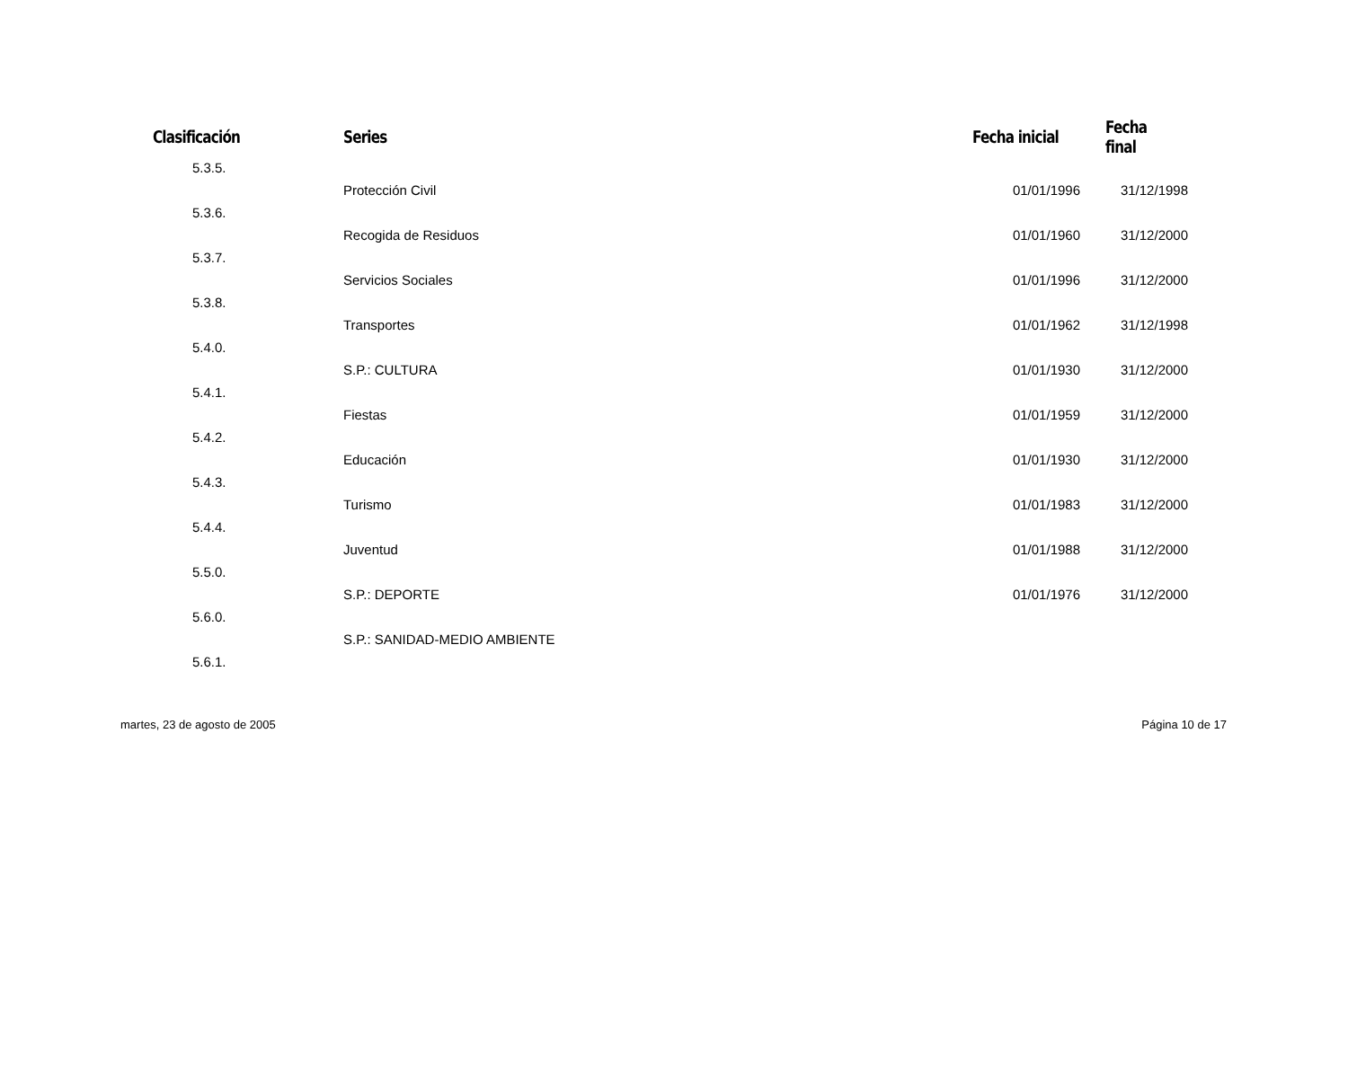| Clasificación | Series | Fecha inicial | Fecha final |
| --- | --- | --- | --- |
| 5.3.5. | | | |
| | Protección Civil | 01/01/1996 | 31/12/1998 |
| 5.3.6. | | | |
| | Recogida de Residuos | 01/01/1960 | 31/12/2000 |
| 5.3.7. | | | |
| | Servicios Sociales | 01/01/1996 | 31/12/2000 |
| 5.3.8. | | | |
| | Transportes | 01/01/1962 | 31/12/1998 |
| 5.4.0. | | | |
| | S.P.: CULTURA | 01/01/1930 | 31/12/2000 |
| 5.4.1. | | | |
| | Fiestas | 01/01/1959 | 31/12/2000 |
| 5.4.2. | | | |
| | Educación | 01/01/1930 | 31/12/2000 |
| 5.4.3. | | | |
| | Turismo | 01/01/1983 | 31/12/2000 |
| 5.4.4. | | | |
| | Juventud | 01/01/1988 | 31/12/2000 |
| 5.5.0. | | | |
| | S.P.: DEPORTE | 01/01/1976 | 31/12/2000 |
| 5.6.0. | | | |
| | S.P.: SANIDAD-MEDIO AMBIENTE | | |
| 5.6.1. | | | |
martes, 23 de agosto de 2005 Página 10 de 17